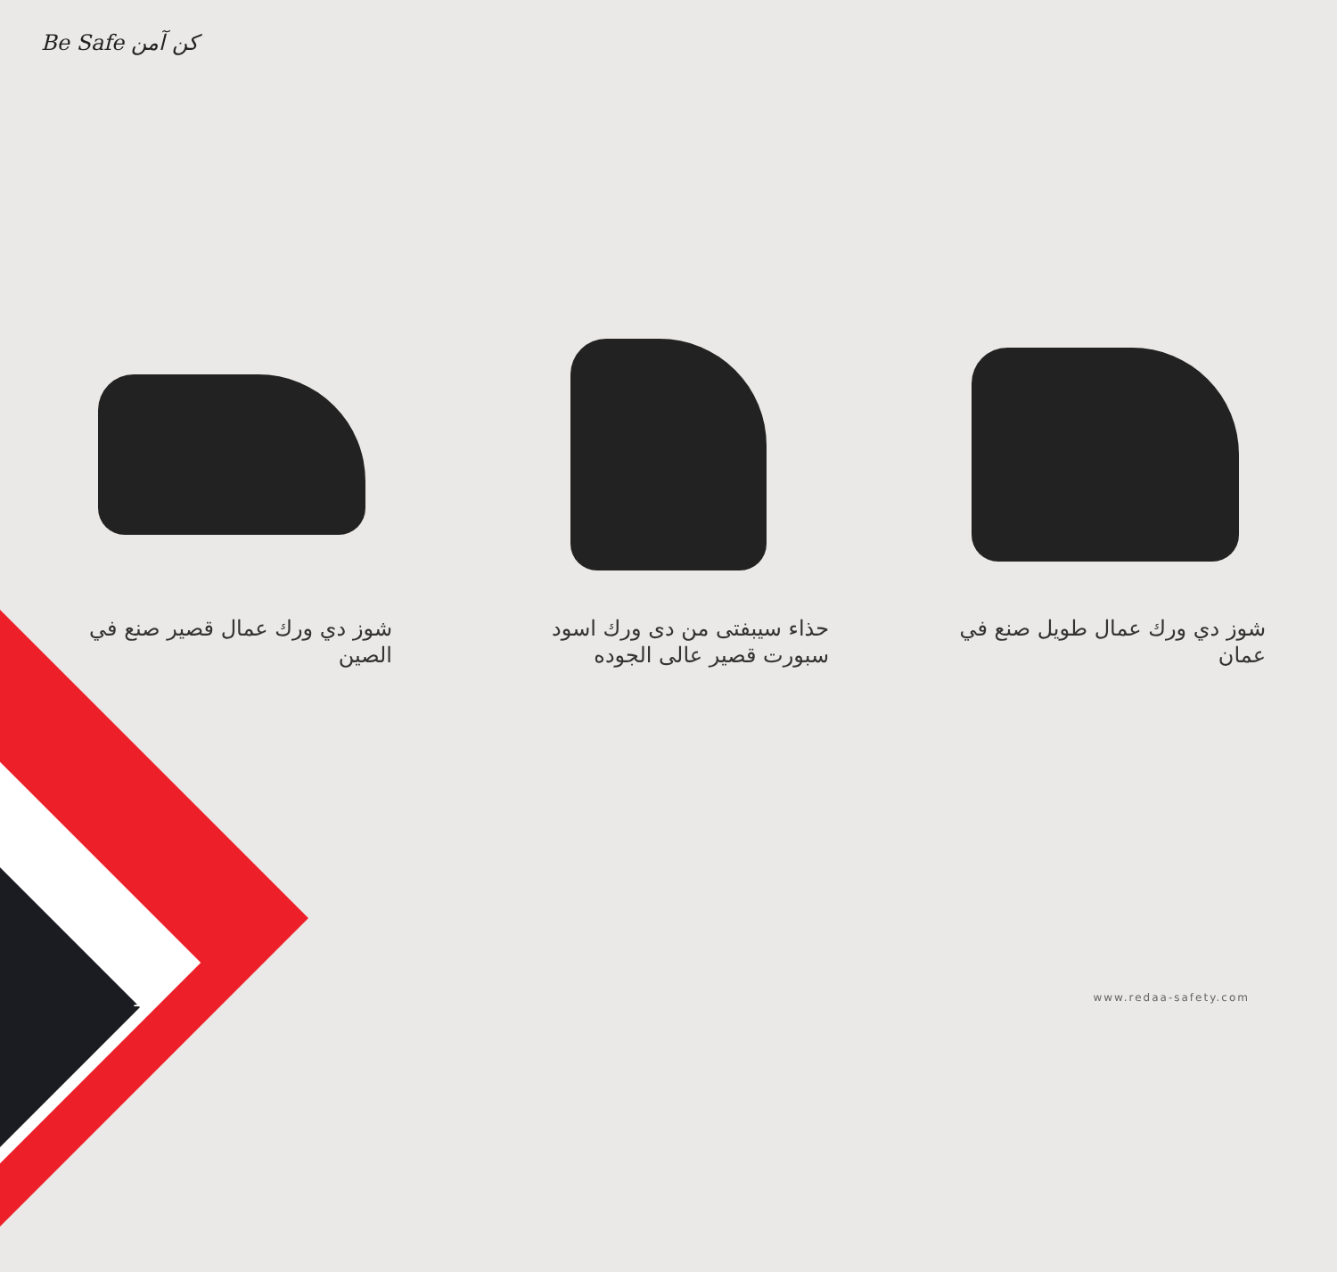Be Safe كن آمن
شوز دي ورك عمال قصير صنع في الصين حذاء سيبفتى من دى ورك اسود سبورت قصير عالى الجوده
شوز دي ورك عمال طويل صنع في عمان
19 www.redaa-safety.com